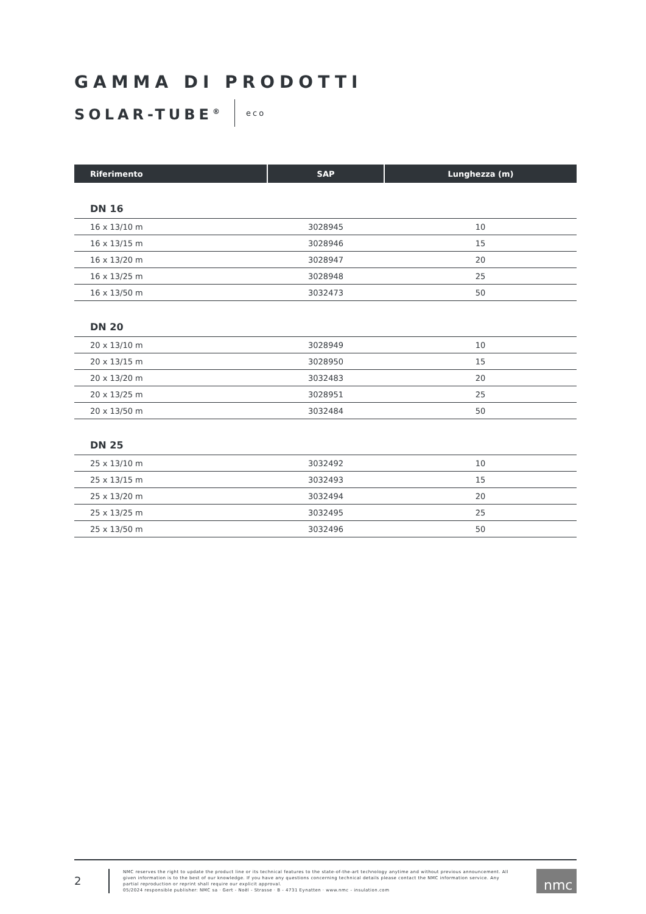GAMMA DI PRODOTTI
SOLAR-TUBE<sup>®</sup>
eco
| Riferimento | SAP | Lunghezza (m) |
| --- | --- | --- |
| DN 16 | | |
| 16 x 13/10 m | 3028945 | 10 |
| 16 x 13/15 m | 3028946 | 15 |
| 16 x 13/20 m | 3028947 | 20 |
| 16 x 13/25 m | 3028948 | 25 |
| 16 x 13/50 m | 3032473 | 50 |
| DN 20 | | |
| 20 x 13/10 m | 3028949 | 10 |
| 20 x 13/15 m | 3028950 | 15 |
| 20 x 13/20 m | 3032483 | 20 |
| 20 x 13/25 m | 3028951 | 25 |
| 20 x 13/50 m | 3032484 | 50 |
| DN 25 | | |
| 25 x 13/10 m | 3032492 | 10 |
| 25 x 13/15 m | 3032493 | 15 |
| 25 x 13/20 m | 3032494 | 20 |
| 25 x 13/25 m | 3032495 | 25 |
| 25 x 13/50 m | 3032496 | 50 |
2
NMC reserves the right to update the product line or its technical features to the state-of-the-art technology anytime and without previous announcement. All given information is to the best of our knowledge. If you have any questions concerning technical details please contact the NMC information service. Any partial reproduction or reprint shall require our explicit approval.
05/2024 responsible publisher: NMC sa · Gert - Noël - Strasse · B - 4731 Eynatten · www.nmc - insulation.com
nmc